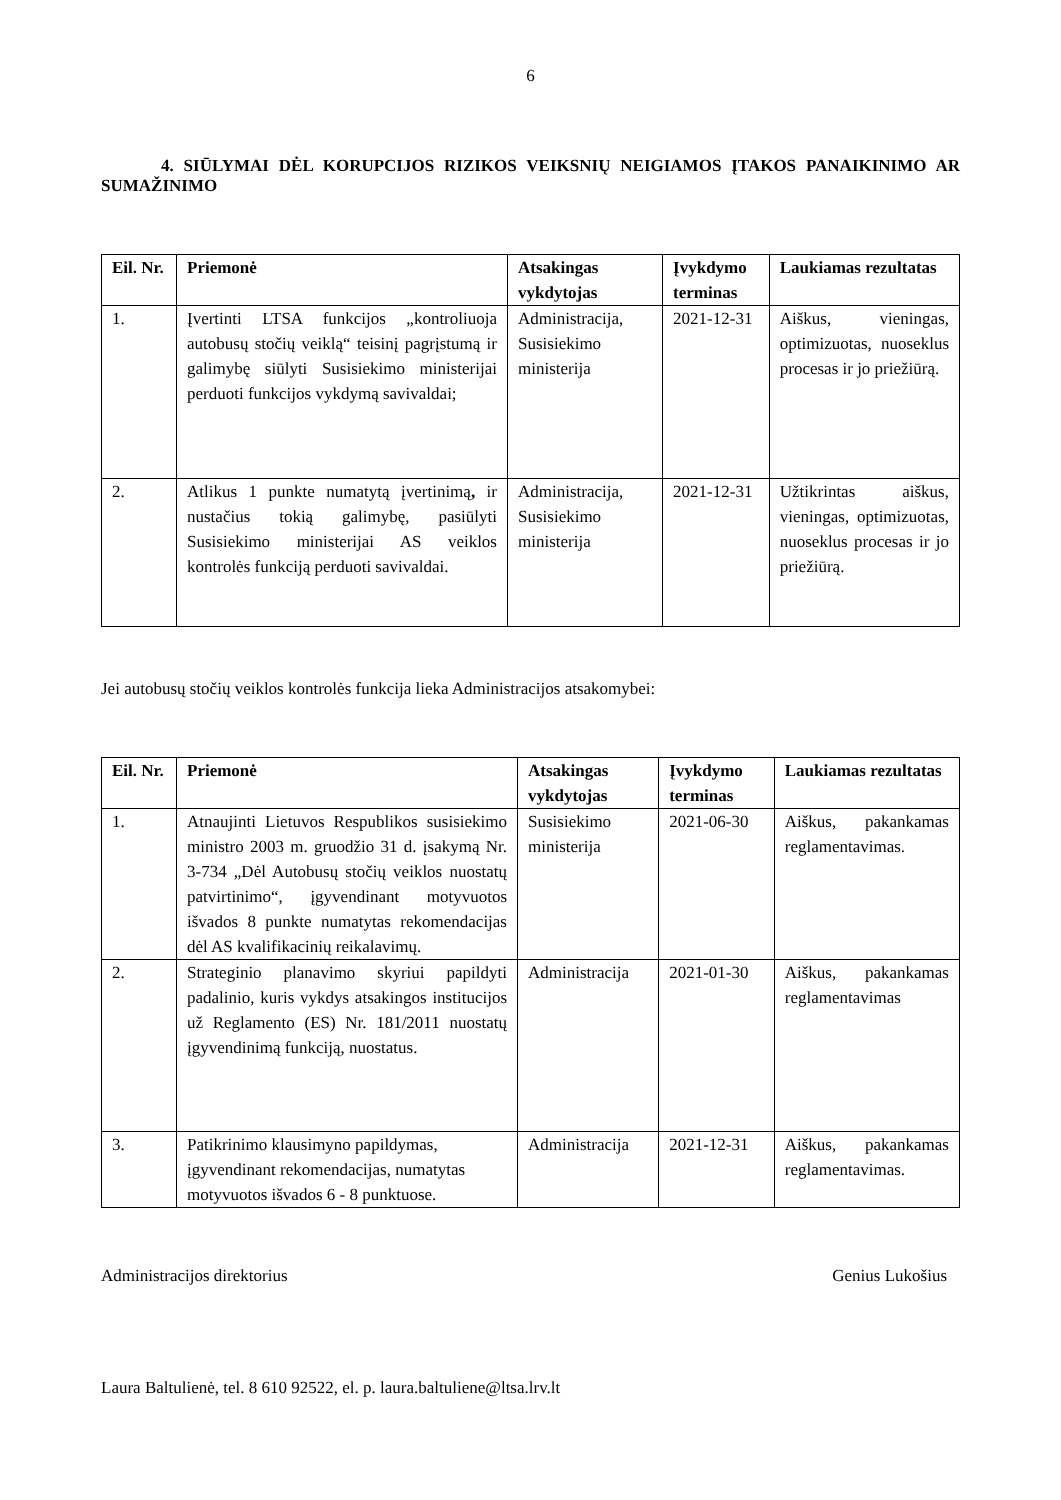6
4. SIŪLYMAI DĖL KORUPCIJOS RIZIKOS VEIKSNIŲ NEIGIAMOS ĮTAKOS PANAIKINIMO AR SUMAŽINIMO
| Eil. Nr. | Priemonė | Atsakingas vykdytojas | Įvykdymo terminas | Laukiamas rezultatas |
| --- | --- | --- | --- | --- |
| 1. | Įvertinti LTSA funkcijos „kontroliuoja autobusų stočių veiklą“ teisinį pagrįstumą ir galimybę siūlyti Susisiekimo ministerijai perduoti funkcijos vykdymą savivaldai; | Administracija, Susisiekimo ministerija | 2021-12-31 | Aiškus, vieningas, optimizuotas, nuoseklus procesas ir jo priežiūrą. |
| 2. | Atlikus 1 punkte numatytą įvertinimą , ir nustačius tokią galimybę, pasiūlyti Susisiekimo ministerijai AS veiklos kontrolės funkciją perduoti savivaldai. | Administracija, Susisiekimo ministerija | 2021-12-31 | Užtikrintas aiškus, vieningas, optimizuotas, nuoseklus procesas ir jo priežiūrą. |
Jei autobusų stočių veiklos kontrolės funkcija lieka Administracijos atsakomybei:
| Eil. Nr. | Priemonė | Atsakingas vykdytojas | Įvykdymo terminas | Laukiamas rezultatas |
| --- | --- | --- | --- | --- |
| 1. | Atnaujinti Lietuvos Respublikos susisiekimo ministro 2003 m. gruodžio 31 d. įsakymą Nr. 3-734 „Dėl Autobusų stočių veiklos nuostatų patvirtinimo“, įgyvendinant motyvuotos išvados 8 punkte numatytas rekomendacijas dėl AS kvalifikacinių reikalavimų. | Susisiekimo ministerija | 2021-06-30 | Aiškus, pakankamas reglamentavimas. |
| 2. | Strateginio planavimo skyriui papildyti padalinio, kuris vykdys atsakingos institucijos už Reglamento (ES) Nr. 181/2011 nuostatų įgyvendinimą funkciją, nuostatus. | Administracija | 2021-01-30 | Aiškus, pakankamas reglamentavimas |
| 3. | Patikrinimo klausimyno papildymas, įgyvendinant rekomendacijas, numatytas motyvuotos išvados 6 - 8 punktuose. | Administracija | 2021-12-31 | Aiškus, pakankamas reglamentavimas. |
Administracijos direktorius Genius Lukošius
Laura Baltulienė, tel. 8 610 92522, el. p. laura.baltuliene@ltsa.lrv.lt